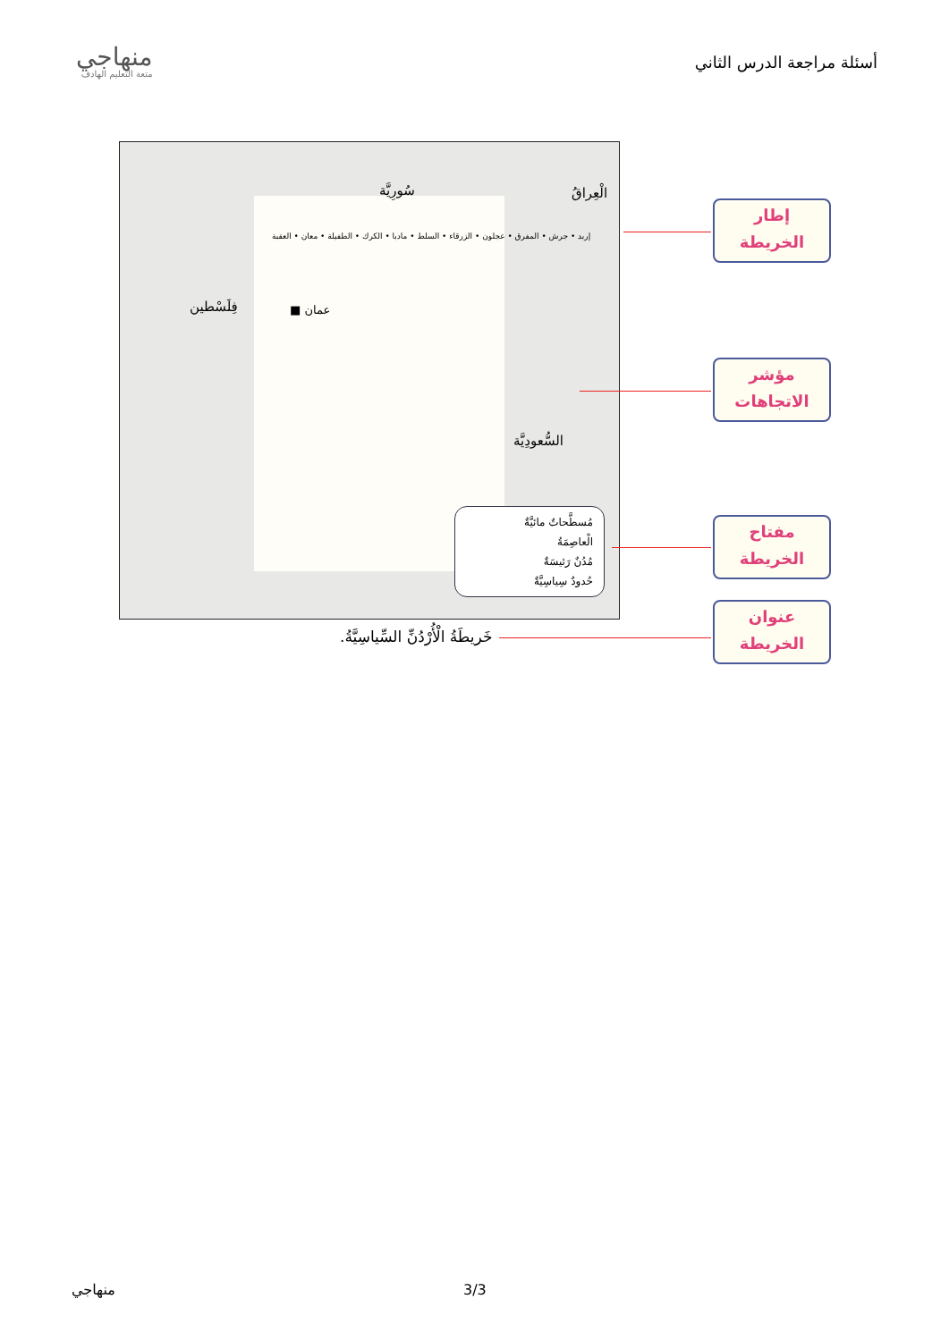أسئلة مراجعة الدرس الثاني
منهاجي
متعة التعليم الهادف
سُورِيَّة الْعِراقُ
فِلَسْطين
السُّعودِيَّة
عمان ■
إربد • جرش • المفرق • عجلون • الزرقاء • السلط • مادبا • الكرك • الطفيلة • معان • العقبة
مُسطَّحاتٌ مائيَّةٌ
الْعاصِمَةُ
مُدُنٌ رَئيسَةٌ
حُدودٌ سِياسِيَّةٌ
خَريطَةُ الْأُرْدُنِّ السِّياسِيَّةُ.
إطار
الخريطة
مؤشر
الاتجاهات
مفتاح
الخريطة
عنوان
الخريطة
منهاجي 3/3